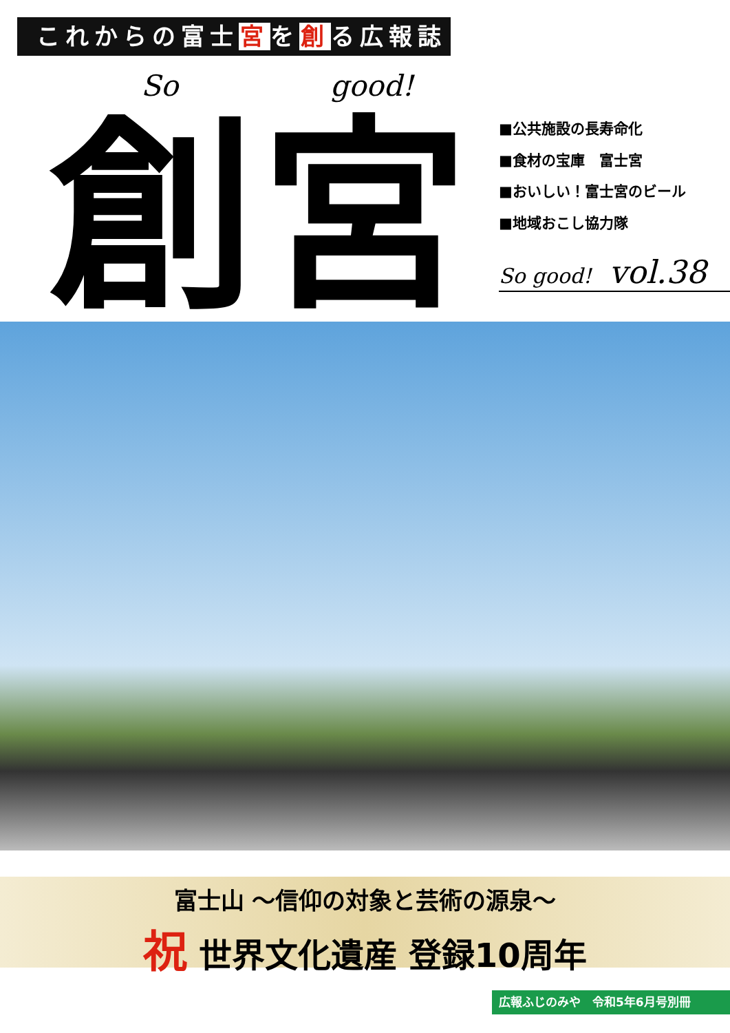これからの富士宮を創る広報誌
So good!
創宮
■公共施設の長寿命化
■食材の宝庫　富士宮
■おいしい！富士宮のビール
■地域おこし協力隊
So good! vol.38
富士山 ～信仰の対象と芸術の源泉～
祝 世界文化遺産 登録10周年
広報ふじのみや　令和5年6月号別冊